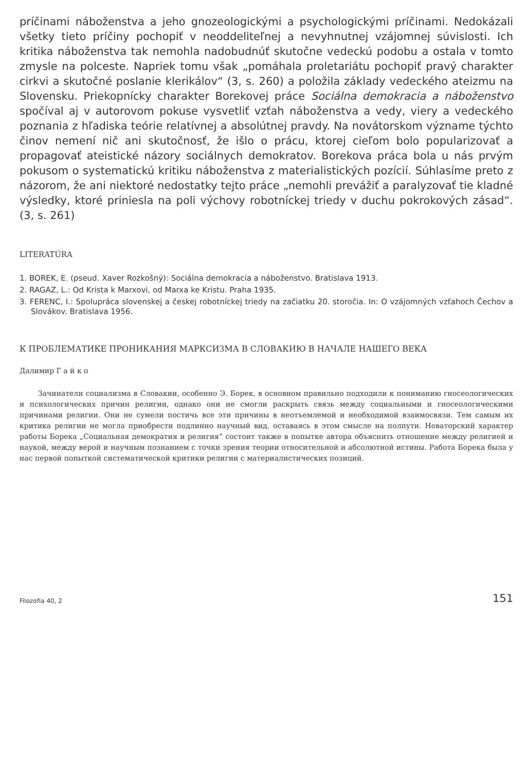príčinami náboženstva a jeho gnozeologickými a psychologickými príčinami. Nedokázali všetky tieto príčiny pochopiť v neoddeliteľnej a nevyhnutnej vzájomnej súvislosti. Ich kritika náboženstva tak nemohla nadobudnúť skutočne vedeckú podobu a ostala v tomto zmysle na polceste. Napriek tomu však „pomáhala proletariátu pochopiť pravý charakter cirkvi a skutočné poslanie klerikálov“ (3, s. 260) a položila základy vedeckého ateizmu na Slovensku. Priekopnícky charakter Borekovej práce Sociálna demokracia a náboženstvo spočíval aj v autorovom pokuse vysvetliť vzťah náboženstva a vedy, viery a vedeckého poznania z hľadiska teórie relatívnej a absolútnej pravdy. Na novátorskom význame týchto činov nemení nič ani skutočnosť, že išlo o prácu, ktorej cieľom bolo popularizovať a propagovať ateistické názory sociálnych demokratov. Borekova práca bola u nás prvým pokusom o systematickú kritiku náboženstva z materialistických pozícií. Súhlasíme preto z názorom, že ani niektoré nedostatky tejto práce „nemohli prevážiť a paralyzovať tie kladné výsledky, ktoré priniesla na poli výchovy robotníckej triedy v duchu pokrokových zásad“. (3, s. 261)
LITERATÚRA
1. BOREK, E. (pseud. Xaver Rozkošný): Sociálna demokracia a náboženstvo. Bratislava 1913.
2. RAGAZ, L.: Od Krista k Marxovi, od Marxa ke Kristu. Praha 1935.
3. FERENC, I.: Spolupráca slovenskej a českej robotníckej triedy na začiatku 20. storočia. In: O vzájomných vzťahoch Čechov a Slovákov. Bratislava 1956.
К ПРОБЛЕМАТИКЕ ПРОНИКАНИЯ МАРКСИЗМА В СЛОВАКИЮ В НАЧАЛЕ НАШЕГО ВЕКА
Далимир Г а й к о
Зачинатели социализма в Словакии, особенно Э. Борек, в основном правильно подходили к пониманию гносеологических и психологических причин религии, однако они не смогли раскрыть связь между социальными и гносеологическими причинами религии. Они не сумели постичь все эти причины в неотъемлемой и необходимой взаимосвязи. Тем самым их критика религии не могла приобрести подлинно научный вид, оставаясь в этом смысле на полпути. Новаторский характер работы Борека „Социальная демократия и религия“ состоит также в попытке автора объяснить отношение между религией и наукой, между верой и научным познанием с точки зрения теории относительной и абсолютной истины. Работа Борека была у нас первой попыткой систематической критики религии с материалистических позиций.
Filozofia 40, 2 151